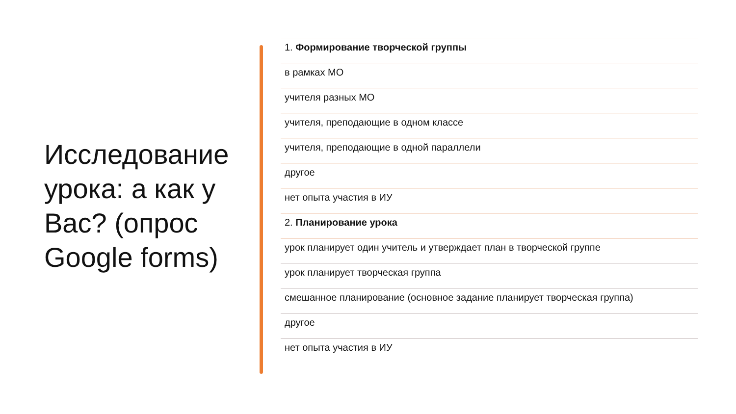Исследование урока: а как у Вас? (опрос Google forms)
1. Формирование творческой группы
в рамках МО
учителя разных МО
учителя, преподающие в одном классе
учителя, преподающие в одной параллели
другое
нет опыта участия в ИУ
2. Планирование урока
урок планирует один учитель и утверждает план в творческой группе
урок планирует творческая группа
смешанное планирование (основное задание планирует творческая группа)
другое
нет опыта участия в ИУ